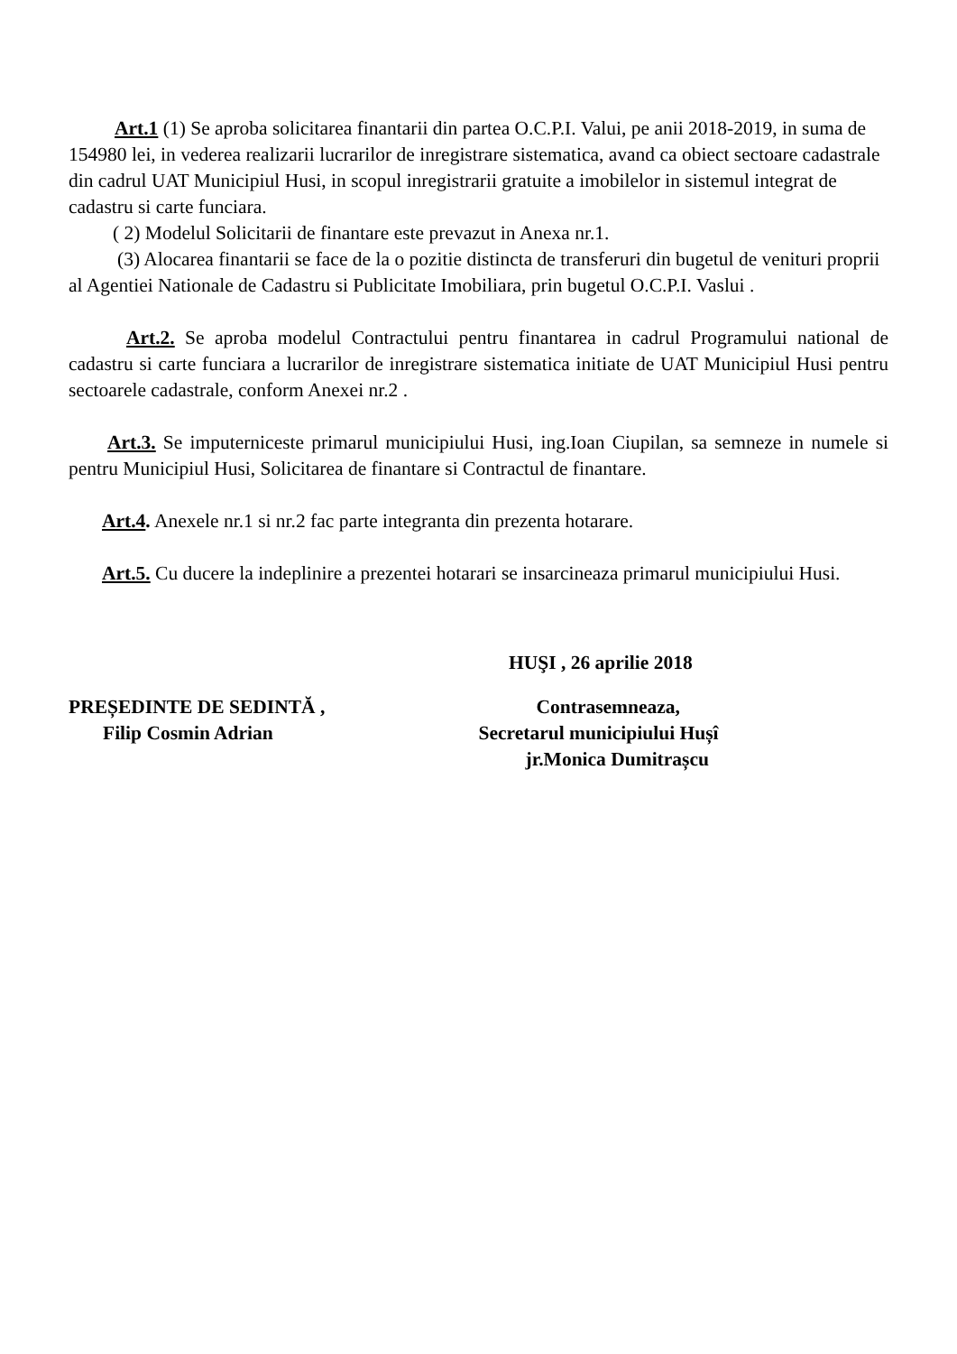Art.1 (1) Se aproba solicitarea finantarii din partea O.C.P.I. Valui, pe anii 2018-2019, in suma de 154980 lei, in vederea realizarii lucrarilor de inregistrare sistematica, avand ca obiect sectoare cadastrale din cadrul UAT Municipiul Husi, in scopul inregistrarii gratuite a imobilelor in sistemul integrat de cadastru si carte funciara.
( 2) Modelul Solicitarii de finantare este prevazut in Anexa nr.1.
(3) Alocarea finantarii se face de la o pozitie distincta de transferuri din bugetul de venituri proprii al Agentiei Nationale de Cadastru si Publicitate Imobiliara, prin bugetul O.C.P.I. Vaslui .
Art.2. Se aproba modelul Contractului pentru finantarea in cadrul Programului national de cadastru si carte funciara a lucrarilor de inregistrare sistematica initiate de UAT Municipiul Husi pentru sectoarele cadastrale, conform Anexei nr.2 .
Art.3. Se imputerniceste primarul municipiului Husi, ing.Ioan Ciupilan, sa semneze in numele si pentru Municipiul Husi, Solicitarea de finantare si Contractul de finantare.
Art.4. Anexele nr.1 si nr.2 fac parte integranta din prezenta hotarare.
Art.5. Cu ducere la indeplinire a prezentei hotarari se insarcineaza primarul municipiului Husi.
HUŞI , 26 aprilie 2018
PREȘEDINTE DE SEDINTĂ ,
Filip Cosmin Adrian
Contrasemneaza,
Secretarul municipiului Hușî
jr.Monica Dumitrașcu